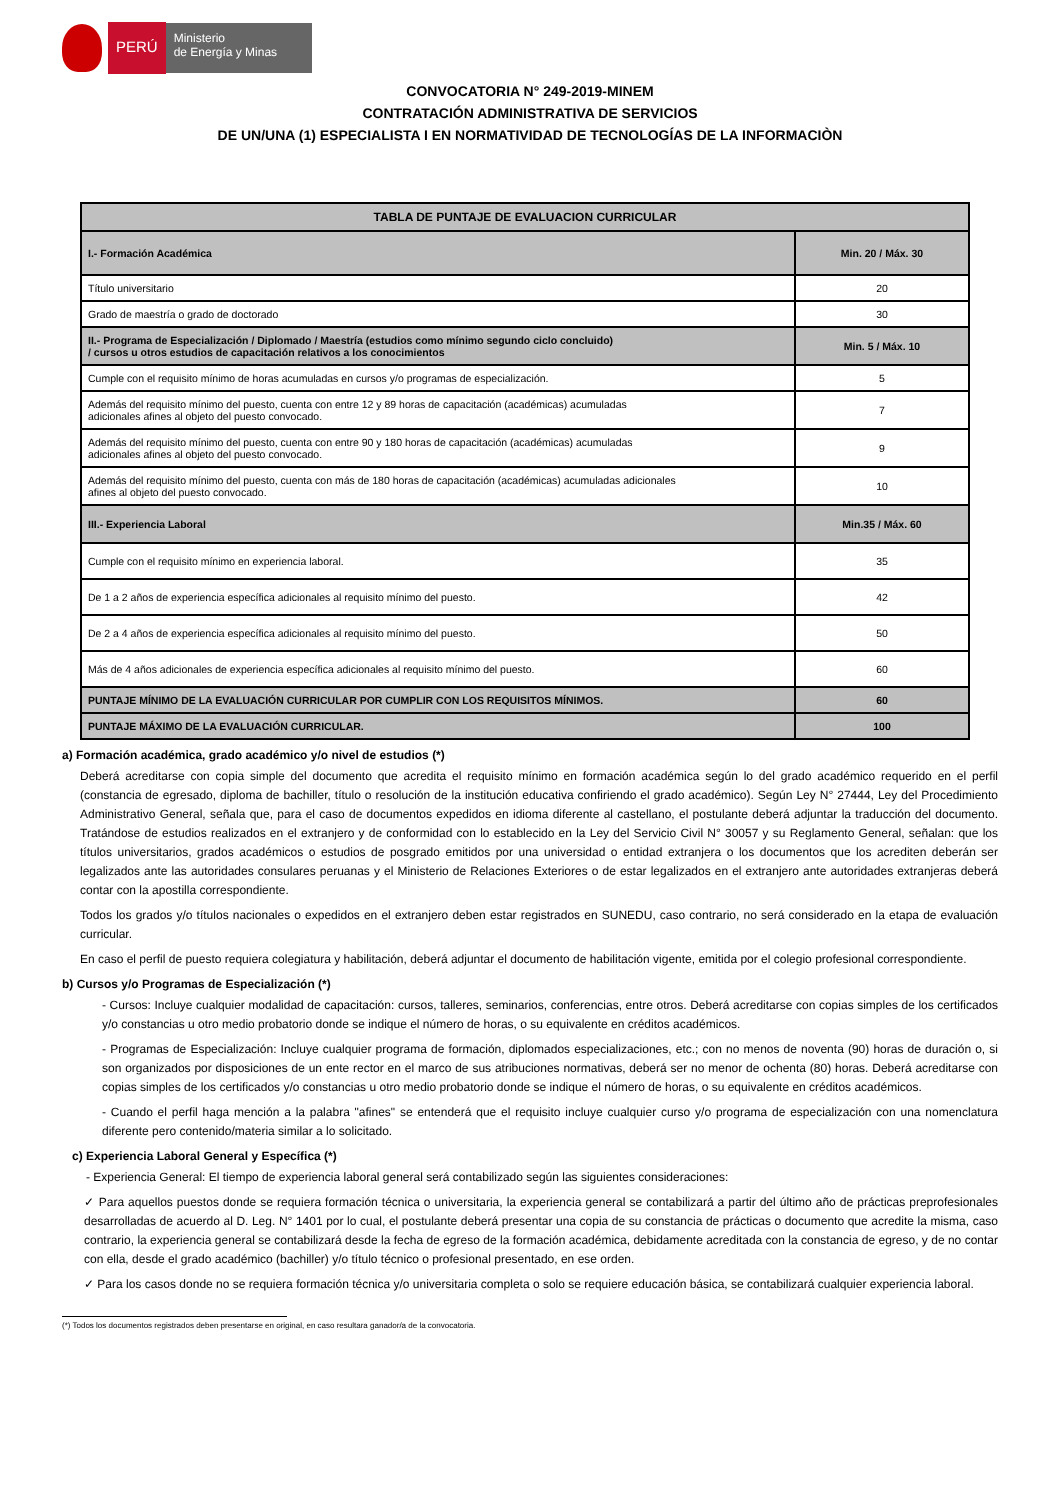PERÚ
Ministerio
de Energía y Minas
CONVOCATORIA N° 249-2019-MINEM
CONTRATACIÓN ADMINISTRATIVA DE SERVICIOS
DE UN/UNA (1) ESPECIALISTA I EN NORMATIVIDAD DE TECNOLOGÍAS DE LA INFORMACIÒN
| TABLA DE PUNTAJE DE EVALUACION CURRICULAR | |
| I.- Formación Académica | Min. 20 / Máx. 30 |
| Título universitario | 20 |
| Grado de maestría o grado de doctorado | 30 |
| II.- Programa de Especialización / Diplomado / Maestría (estudios como mínimo segundo ciclo concluido) / cursos u otros estudios de capacitación relativos a los conocimientos | Min. 5 / Máx. 10 |
| Cumple con el requisito mínimo de horas acumuladas en cursos y/o programas de especialización. | 5 |
| Además del requisito mínimo del puesto, cuenta con entre 12 y 89 horas de capacitación (académicas) acumuladas adicionales afines al objeto del puesto convocado. | 7 |
| Además del requisito mínimo del puesto, cuenta con entre 90 y 180 horas de capacitación (académicas) acumuladas adicionales afines al objeto del puesto convocado. | 9 |
| Además del requisito mínimo del puesto, cuenta con más de 180 horas de capacitación (académicas) acumuladas adicionales afines al objeto del puesto convocado. | 10 |
| III.- Experiencia Laboral | Min.35 / Máx. 60 |
| Cumple con el requisito mínimo en experiencia laboral. | 35 |
| De 1 a 2 años de experiencia específica adicionales al requisito mínimo del puesto. | 42 |
| De 2 a 4 años de experiencia específica adicionales al requisito mínimo del puesto. | 50 |
| Más de 4 años adicionales de experiencia específica adicionales al requisito mínimo del puesto. | 60 |
| PUNTAJE MÍNIMO DE LA EVALUACIÓN CURRICULAR POR CUMPLIR CON LOS REQUISITOS MÍNIMOS. | 60 |
| PUNTAJE MÁXIMO DE LA EVALUACIÓN CURRICULAR. | 100 |
a) Formación académica, grado académico y/o nivel de estudios (*)
Deberá acreditarse con copia simple del documento que acredita el requisito mínimo en formación académica según lo del grado académico requerido en el perfil (constancia de egresado, diploma de bachiller, título o resolución de la institución educativa confiriendo el grado académico). Según Ley N° 27444, Ley del Procedimiento Administrativo General, señala que, para el caso de documentos expedidos en idioma diferente al castellano, el postulante deberá adjuntar la traducción del documento. Tratándose de estudios realizados en el extranjero y de conformidad con lo establecido en la Ley del Servicio Civil N° 30057 y su Reglamento General, señalan: que los títulos universitarios, grados académicos o estudios de posgrado emitidos por una universidad o entidad extranjera o los documentos que los acrediten deberán ser legalizados ante las autoridades consulares peruanas y el Ministerio de Relaciones Exteriores o de estar legalizados en el extranjero ante autoridades extranjeras deberá contar con la apostilla correspondiente.
Todos los grados y/o títulos nacionales o expedidos en el extranjero deben estar registrados en SUNEDU, caso contrario, no será considerado en la etapa de evaluación curricular.
En caso el perfil de puesto requiera colegiatura y habilitación, deberá adjuntar el documento de habilitación vigente, emitida por el colegio profesional correspondiente.
b) Cursos y/o Programas de Especialización (*)
- Cursos: Incluye cualquier modalidad de capacitación: cursos, talleres, seminarios, conferencias, entre otros. Deberá acreditarse con copias simples de los certificados y/o constancias u otro medio probatorio donde se indique el número de horas, o su equivalente en créditos académicos.
- Programas de Especialización: Incluye cualquier programa de formación, diplomados especializaciones, etc.; con no menos de noventa (90) horas de duración o, si son organizados por disposiciones de un ente rector en el marco de sus atribuciones normativas, deberá ser no menor de ochenta (80) horas. Deberá acreditarse con copias simples de los certificados y/o constancias u otro medio probatorio donde se indique el número de horas, o su equivalente en créditos académicos.
- Cuando el perfil haga mención a la palabra "afines" se entenderá que el requisito incluye cualquier curso y/o programa de especialización con una nomenclatura diferente pero contenido/materia similar a lo solicitado.
c) Experiencia Laboral General y Específica (*)
- Experiencia General: El tiempo de experiencia laboral general será contabilizado según las siguientes consideraciones:
✓ Para aquellos puestos donde se requiera formación técnica o universitaria, la experiencia general se contabilizará a partir del último año de prácticas preprofesionales desarrolladas de acuerdo al D. Leg. N° 1401 por lo cual, el postulante deberá presentar una copia de su constancia de prácticas o documento que acredite la misma, caso contrario, la experiencia general se contabilizará desde la fecha de egreso de la formación académica, debidamente acreditada con la constancia de egreso, y de no contar con ella, desde el grado académico (bachiller) y/o título técnico o profesional presentado, en ese orden.
✓ Para los casos donde no se requiera formación técnica y/o universitaria completa o solo se requiere educación básica, se contabilizará cualquier experiencia laboral.
(*) Todos los documentos registrados deben presentarse en original, en caso resultara ganador/a de la convocatoria.